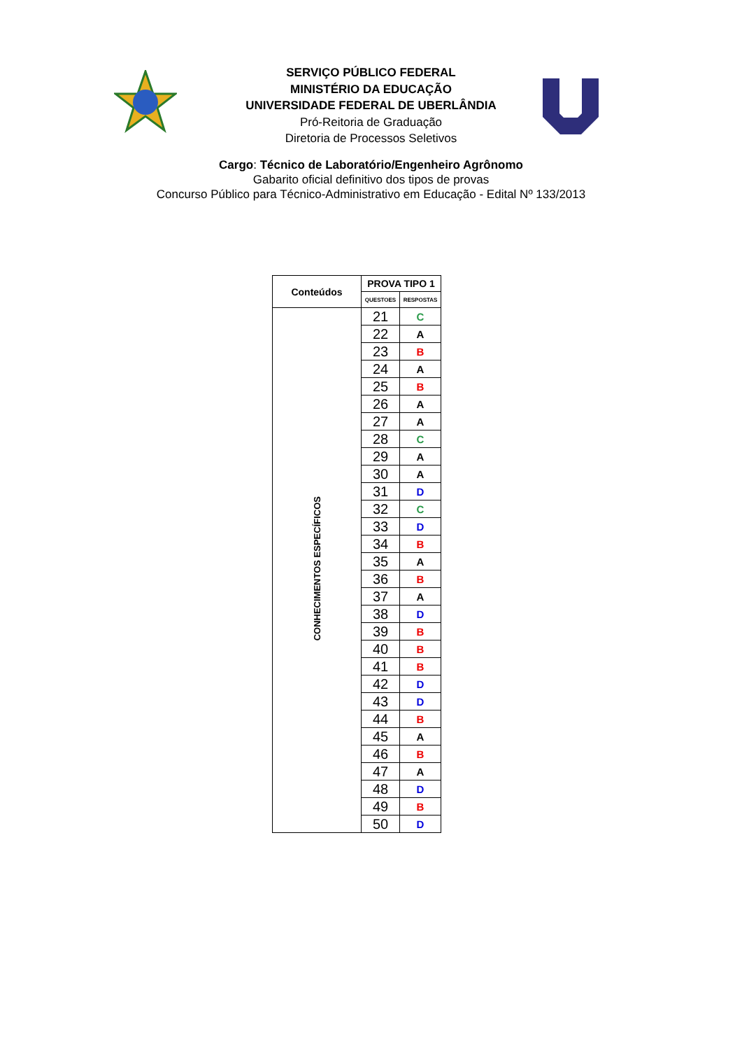SERVIÇO PÚBLICO FEDERAL
MINISTÉRIO DA EDUCAÇÃO
UNIVERSIDADE FEDERAL DE UBERLÂNDIA
Pró-Reitoria de Graduação
Diretoria de Processos Seletivos
Cargo: Técnico de Laboratório/Engenheiro Agrônomo
Gabarito oficial definitivo dos tipos de provas
Concurso Público para Técnico-Administrativo em Educação - Edital Nº 133/2013
| Conteúdos | PROVA TIPO 1 | |
| --- | --- | --- |
| | QUESTOES | RESPOSTAS |
| CONHECIMENTOS ESPECÍFICOS | 21 | C |
| | 22 | A |
| | 23 | B |
| | 24 | A |
| | 25 | B |
| | 26 | A |
| | 27 | A |
| | 28 | C |
| | 29 | A |
| | 30 | A |
| | 31 | D |
| | 32 | C |
| | 33 | D |
| | 34 | B |
| | 35 | A |
| | 36 | B |
| | 37 | A |
| | 38 | D |
| | 39 | B |
| | 40 | B |
| | 41 | B |
| | 42 | D |
| | 43 | D |
| | 44 | B |
| | 45 | A |
| | 46 | B |
| | 47 | A |
| | 48 | D |
| | 49 | B |
| | 50 | D |